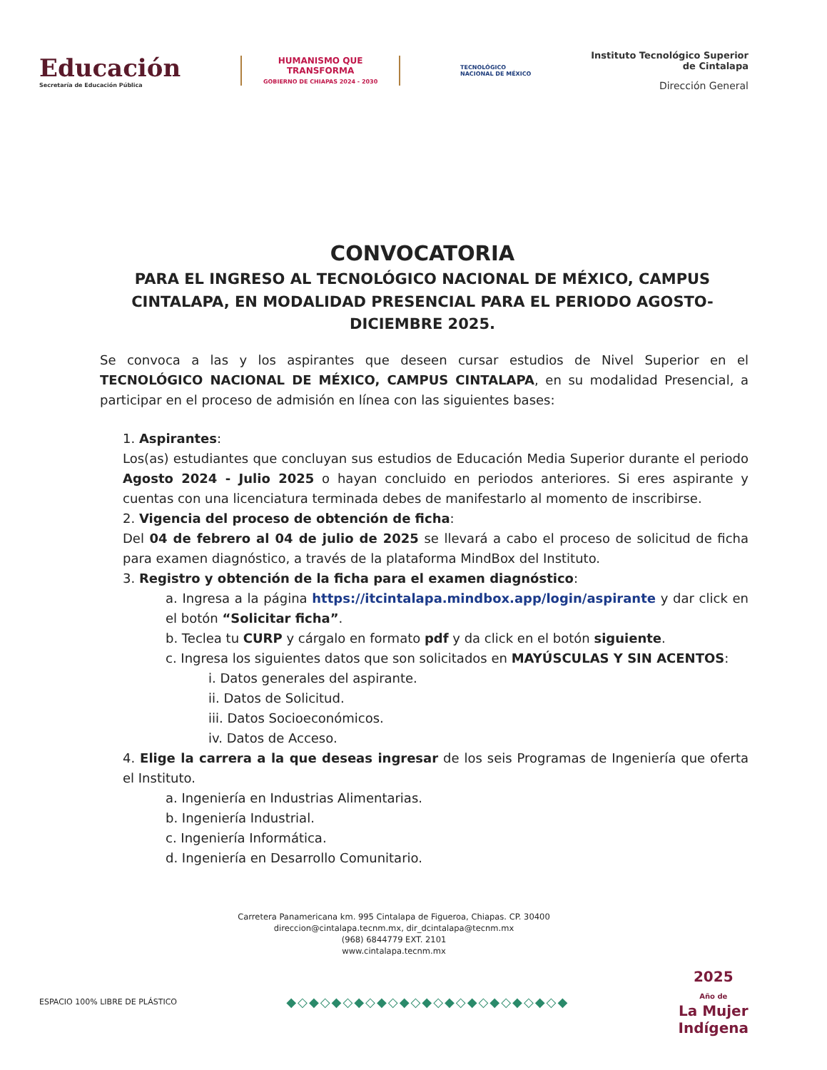Educación
Secretaría de Educación Pública
HUMANISMO QUE
TRANSFORMA
GOBIERNO DE CHIAPAS 2024 - 2030
TECNOLÓGICO
NACIONAL DE MÉXICO
Instituto Tecnológico Superior
de Cintalapa
Dirección General
CONVOCATORIA
PARA EL INGRESO AL TECNOLÓGICO NACIONAL DE MÉXICO, CAMPUS CINTALAPA, EN MODALIDAD PRESENCIAL PARA EL PERIODO AGOSTO-DICIEMBRE 2025.
Se convoca a las y los aspirantes que deseen cursar estudios de Nivel Superior en el TECNOLÓGICO NACIONAL DE MÉXICO, CAMPUS CINTALAPA, en su modalidad Presencial, a participar en el proceso de admisión en línea con las siguientes bases:
1. Aspirantes:
Los(as) estudiantes que concluyan sus estudios de Educación Media Superior durante el periodo Agosto 2024 - Julio 2025 o hayan concluido en periodos anteriores. Si eres aspirante y cuentas con una licenciatura terminada debes de manifestarlo al momento de inscribirse.
2. Vigencia del proceso de obtención de ficha:
Del 04 de febrero al 04 de julio de 2025 se llevará a cabo el proceso de solicitud de ficha para examen diagnóstico, a través de la plataforma MindBox del Instituto.
3. Registro y obtención de la ficha para el examen diagnóstico:
a. Ingresa a la página https://itcintalapa.mindbox.app/login/aspirante y dar click en el botón “Solicitar ficha”.
b. Teclea tu CURP y cárgalo en formato pdf y da click en el botón siguiente.
c. Ingresa los siguientes datos que son solicitados en MAYÚSCULAS Y SIN ACENTOS:
i. Datos generales del aspirante.
ii. Datos de Solicitud.
iii. Datos Socioeconómicos.
iv. Datos de Acceso.
4. Elige la carrera a la que deseas ingresar de los seis Programas de Ingeniería que oferta el Instituto.
a. Ingeniería en Industrias Alimentarias.
b. Ingeniería Industrial.
c. Ingeniería Informática.
d. Ingeniería en Desarrollo Comunitario.
Carretera Panamericana km. 995 Cintalapa de Figueroa, Chiapas. CP. 30400
direccion@cintalapa.tecnm.mx, dir_dcintalapa@tecnm.mx
(968) 6844779 EXT. 2101
www.cintalapa.tecnm.mx
ESPACIO 100% LIBRE DE PLÁSTICO ◆◇◆◇◆◇◆◇◆◇◆◇◆◇◆◇◆◇◆◇◆◇◆◇◆
2025
Año de
La Mujer
Indígena